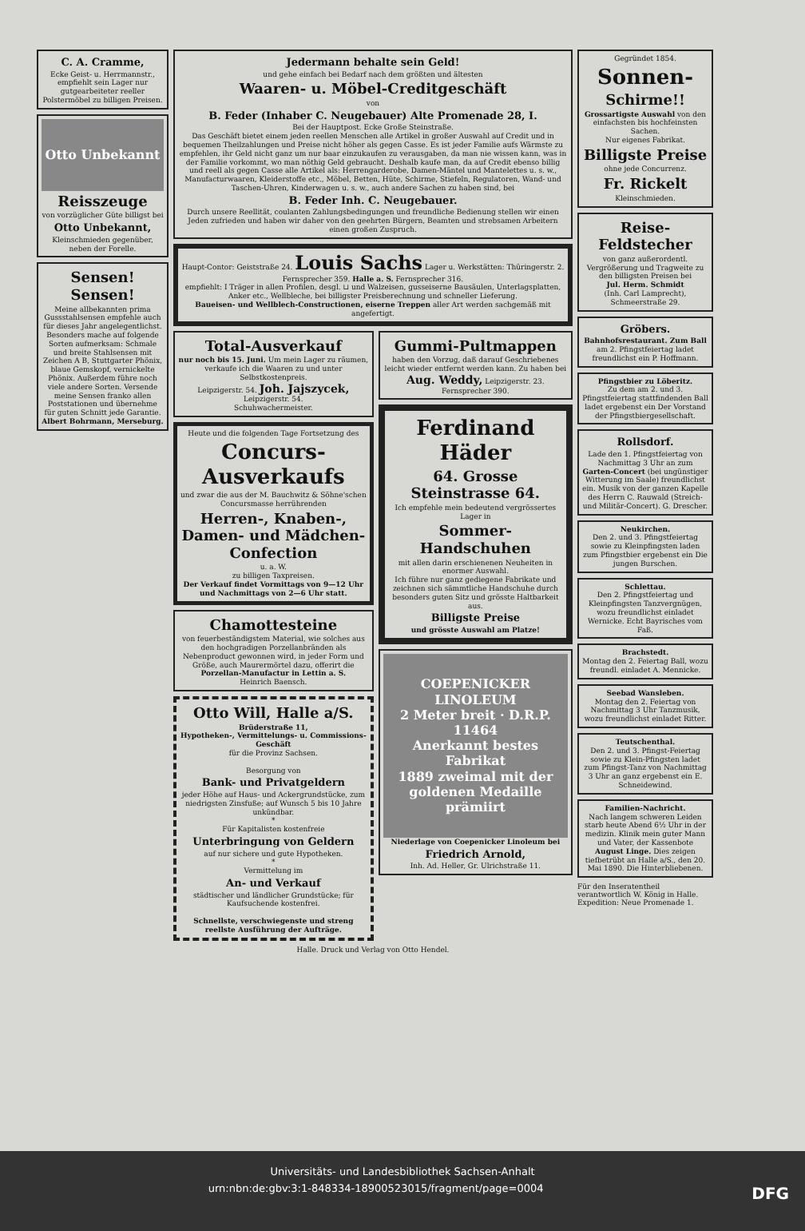C. A. Cramme,
Ecke Geist- u. Herrmannstr., empfiehlt sein Lager nur gutgearbeiteter reeller Polstermöbel zu billigen Preisen.
Otto Unbekannt
Reisszeuge
von vorzüglicher Güte billigst bei
Otto Unbekannt,
Kleinschmieden gegenüber, neben der Forelle.
Sensen! Sensen!
Meine allbekannten prima Gussstahlsensen empfehle auch für dieses Jahr angelegentlichst. Besonders mache auf folgende Sorten aufmerksam: Schmale und breite Stahlsensen mit Zeichen A B, Stuttgarter Phönix, blaue Gemskopf, vernickelte Phönix. Außerdem führe noch viele andere Sorten. Versende meine Sensen franko allen Poststationen und übernehme für guten Schnitt jede Garantie.
Albert Bohrmann, Merseburg.
Jedermann behalte sein Geld!
und gehe einfach bei Bedarf nach dem größten und ältesten
Waaren- u. Möbel-Creditgeschäft
von
B. Feder (Inhaber C. Neugebauer) Alte Promenade 28, I.
Bei der Hauptpost. Ecke Große Steinstraße.
Das Geschäft bietet einem jeden reellen Menschen alle Artikel in großer Auswahl auf Credit und in bequemen Theilzahlungen und Preise nicht höher als gegen Casse. Es ist jeder Familie aufs Wärmste zu empfehlen, ihr Geld nicht ganz um nur baar einzukaufen zu verausgaben, da man nie wissen kann, was in der Familie vorkommt, wo man nöthig Geld gebraucht. Deshalb kaufe man, da auf Credit ebenso billig und reell als gegen Casse alle Artikel als: Herrengarderobe, Damen-Mäntel und Mantelettes u. s. w., Manufacturwaaren, Kleiderstoffe etc., Möbel, Betten, Hüte, Schirme, Stiefeln, Regulatoren, Wand- und Taschen-Uhren, Kinderwagen u. s. w., auch andere Sachen zu haben sind, bei
B. Feder Inh. C. Neugebauer.
Durch unsere Reellität, coulanten Zahlungsbedingungen und freundliche Bedienung stellen wir einen Jeden zufrieden und haben wir daher von den geehrten Bürgern, Beamten und strebsamen Arbeitern einen großen Zuspruch.
Haupt-Contor: Geiststraße 24. Louis Sachs Lager u. Werkstätten: Thüringerstr. 2.
Fernsprecher 359. Halle a. S. Fernsprecher 316.
empfiehlt: I Träger in allen Profilen, desgl. ⊔ und Walzeisen, gusseiserne Bausäulen, Unterlagsplatten, Anker etc., Wellbleche, bei billigster Preisberechnung und schneller Lieferung.
Baueisen- und Wellblech-Constructionen, eiserne Treppen aller Art werden sachgemäß mit angefertigt.
Total-Ausverkauf
nur noch bis 15. Juni. Um mein Lager zu räumen, verkaufe ich die Waaren zu und unter Selbstkostenpreis.
Leipzigerstr. 54. Joh. Jajszycek, Leipzigerstr. 54.
Schuhwachermeister.
Heute und die folgenden Tage Fortsetzung des
Concurs-Ausverkaufs
und zwar die aus der M. Bauchwitz & Söhne'schen Concursmasse herrührenden
Herren-, Knaben-, Damen- und Mädchen-Confection
u. a. W.
zu billigen Taxpreisen.
Der Verkauf findet Vormittags von 9—12 Uhr und Nachmittags von 2—6 Uhr statt.
Chamottesteine
von feuerbeständigstem Material, wie solches aus den hochgradigen Porzellanbränden als Nebenproduct gewonnen wird, in jeder Form und Größe, auch Maurermörtel dazu, offerirt die
Porzellan-Manufactur in Lettin a. S.
Heinrich Baensch.
Otto Will, Halle a/S.
Brüderstraße 11,
Hypotheken-, Vermittelungs- u. Commissions-Geschäft
für die Provinz Sachsen.
Besorgung von
Bank- und Privatgeldern
jeder Höhe auf Haus- und Ackergrundstücke, zum niedrigsten Zinsfuße; auf Wunsch 5 bis 10 Jahre unkündbar.
*
Für Kapitalisten kostenfreie
Unterbringung von Geldern
auf nur sichere und gute Hypotheken.
*
Vermittelung im
An- und Verkauf
städtischer und ländlicher Grundstücke; für Kaufsuchende kostenfrei.
Schnellste, verschwiegenste und streng reellste Ausführung der Aufträge.
Gummi-Pultmappen
haben den Vorzug, daß darauf Geschriebenes leicht wieder entfernt werden kann. Zu haben bei
Aug. Weddy, Leipzigerstr. 23. Fernsprecher 390.
Ferdinand Häder
64. Grosse Steinstrasse 64.
Ich empfehle mein bedeutend vergrössertes Lager in
Sommer-Handschuhen
mit allen darin erschienenen Neuheiten in enormer Auswahl.
Ich führe nur ganz gediegene Fabrikate und zeichnen sich sämmtliche Handschuhe durch besonders guten Sitz und grösste Haltbarkeit aus.
Billigste Preise
und grösste Auswahl am Platze!
COEPENICKER LINOLEUM
2 Meter breit · D.R.P. 11464
Anerkannt bestes Fabrikat
1889 zweimal mit der goldenen Medaille prämiirt
Niederlage von Coepenicker Linoleum bei
Friedrich Arnold,
Inh. Ad. Heller, Gr. Ulrichstraße 11.
Halle. Druck und Verlag von Otto Hendel.
Gegründet 1854.
Sonnen-
Schirme!!
Grossartigste Auswahl von den einfachsten bis hochfeinsten Sachen.
Nur eigenes Fabrikat.
Billigste Preise
ohne jede Concurrenz.
Fr. Rickelt
Kleinschmieden.
Reise-Feldstecher
von ganz außerordentl. Vergrößerung und Tragweite zu den billigsten Preisen bei
Jul. Herm. Schmidt
(Inh. Carl Lamprecht), Schmeerstraße 29.
Gröbers.
Bahnhofsrestaurant. Zum Ball
am 2. Pfingstfeiertag ladet freundlichst ein P. Hoffmann.
Pfingstbier zu Löberitz.
Zu dem am 2. und 3. Pfingstfeiertag stattfindenden Ball ladet ergebenst ein Der Vorstand der Pfingstbiergesellschaft.
Rollsdorf.
Lade den 1. Pfingstfeiertag von Nachmittag 3 Uhr an zum Garten-Concert (bei ungünstiger Witterung im Saale) freundlichst ein. Musik von der ganzen Kapelle des Herrn C. Rauwald (Streich- und Militär-Concert). G. Drescher.
Neukirchen.
Den 2. und 3. Pfingstfeiertag sowie zu Kleinpfingsten laden zum Pfingstbier ergebenst ein Die jungen Burschen.
Schlettau.
Den 2. Pfingstfeiertag und Kleinpfingsten Tanzvergnügen, wozu freundlichst einladet Wernicke. Echt Bayrisches vom Faß.
Brachstedt.
Montag den 2. Feiertag Ball, wozu freundl. einladet A. Mennicke.
Seebad Wansleben.
Montag den 2. Feiertag von Nachmittag 3 Uhr Tanzmusik, wozu freundlichst einladet Ritter.
Teutschenthal.
Den 2. und 3. Pfingst-Feiertag sowie zu Klein-Pfingsten ladet zum Pfingst-Tanz von Nachmittag 3 Uhr an ganz ergebenst ein E. Schneidewind.
Familien-Nachricht.
Nach langem schweren Leiden starb heute Abend 6½ Uhr in der medizin. Klinik mein guter Mann und Vater, der Kassenbote August Linge. Dies zeigen tiefbetrübt an Halle a/S., den 20. Mai 1890. Die Hinterbliebenen.
Für den Inseratentheil verantwortlich W. König in Halle.
Expedition: Neue Promenade 1.
Universitäts- und Landesbibliothek Sachsen-Anhalt
urn:nbn:de:gbv:3:1-848334-18900523015/fragment/page=0004 DFG